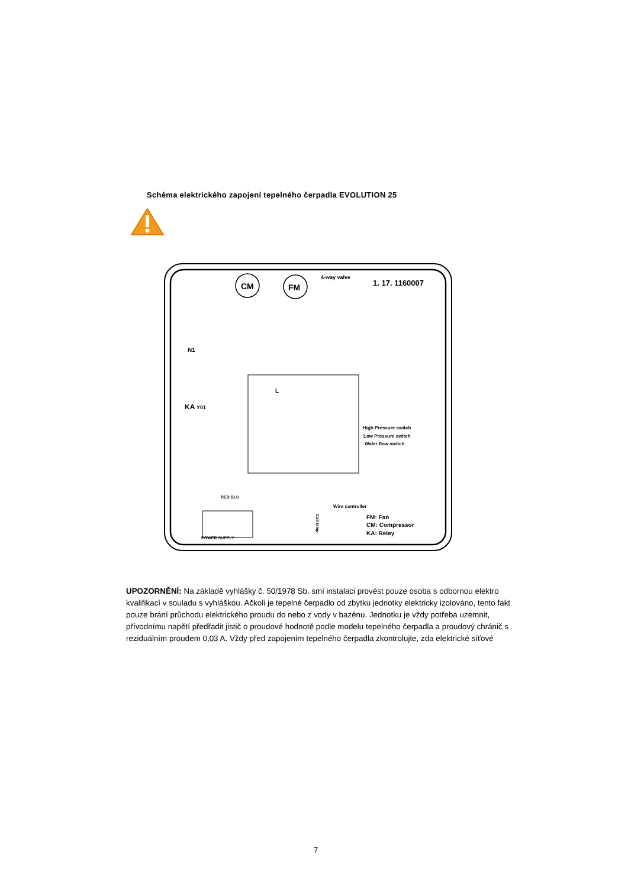Schéma elektrického zapojení tepelného čerpadla EVOLUTION 25
CM
FM
4-way valve
1. 17. 1160007
N1
KA
Y01
L
High Pressure switch
Low Pressure switch
Water flow switch
Wire controller
RED BLU
POWER SUPPLY
FM: Fan
CM: Compressor
KA: Relay
Coil temp
UPOZORNĚNÍ: Na základě vyhlášky č. 50/1978 Sb. smí instalaci provést pouze osoba s odbornou elektro kvalifikací v souladu s vyhláškou. Ačkoli je tepelné čerpadlo od zbytku jednotky elektricky izolováno, tento fakt pouze brání průchodu elektrického proudu do nebo z vody v bazénu. Jednotku je vždy potřeba uzemnit, přívodnímu napětí předřadit jistič o proudové hodnotě podle modelu tepelného čerpadla a proudový chránič s reziduálním proudem 0,03 A. Vždy před zapojením tepelného čerpadla zkontrolujte, zda elektrické síťové
7